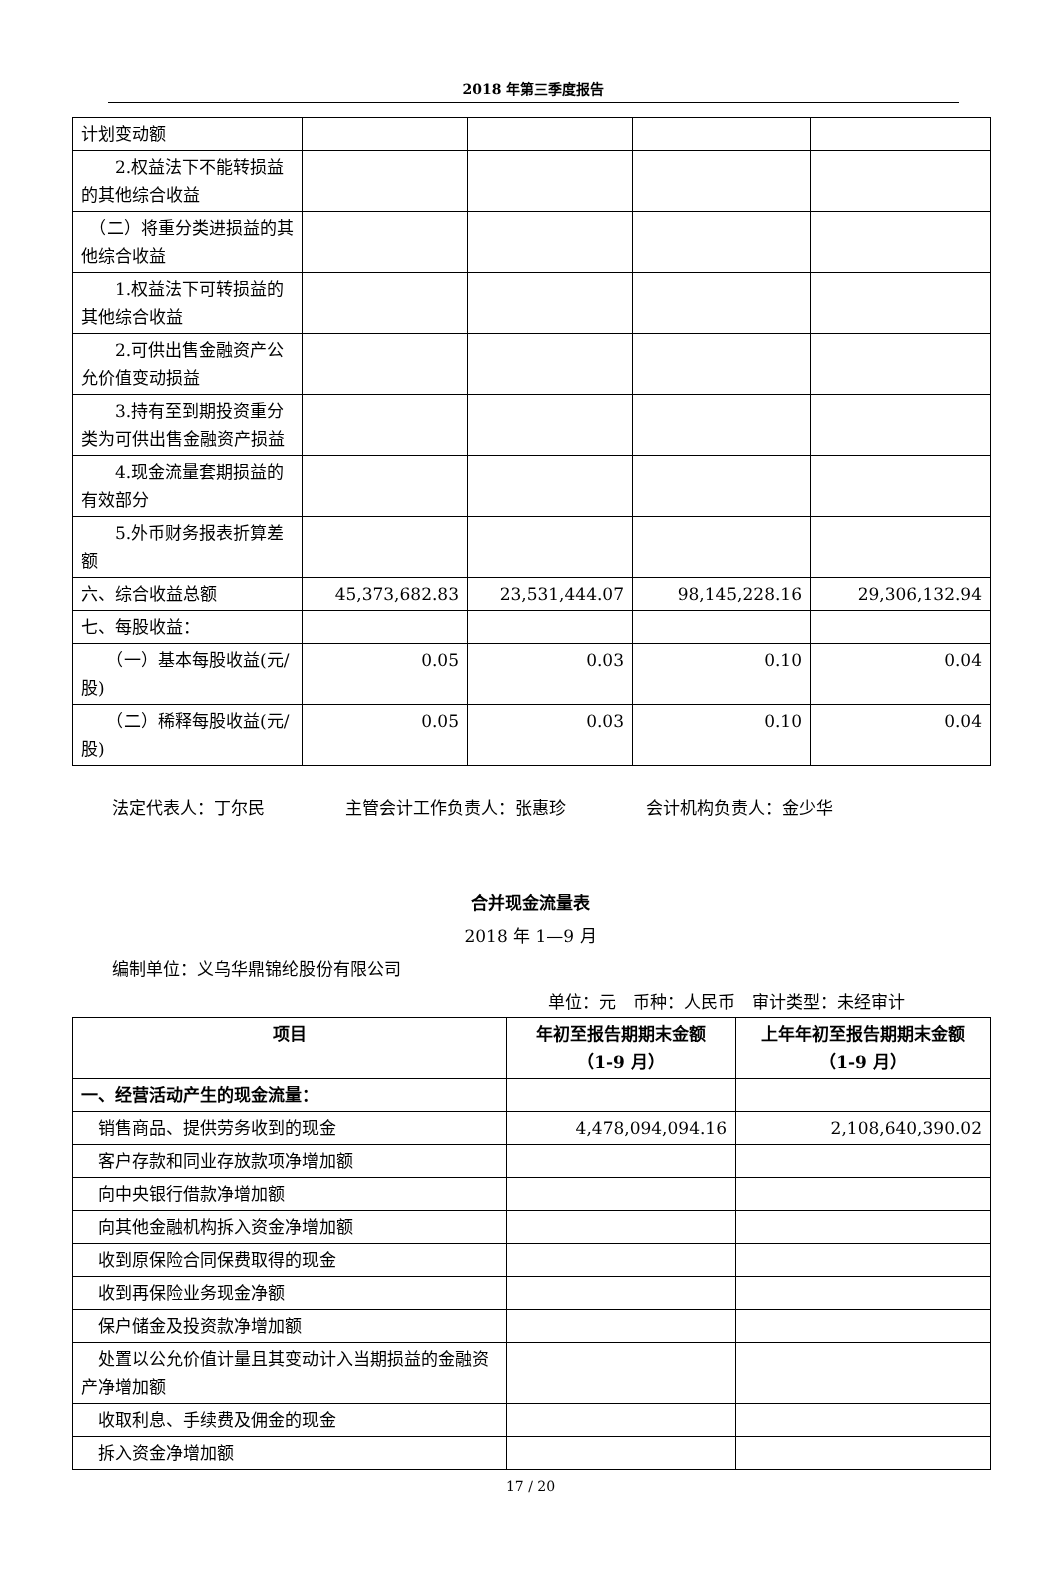2018 年第三季度报告
| 计划变动额 | | | | |
| 2.权益法下不能转损益的其他综合收益 | | | | |
| （二）将重分类进损益的其他综合收益 | | | | |
| 1.权益法下可转损益的其他综合收益 | | | | |
| 2.可供出售金融资产公允价值变动损益 | | | | |
| 3.持有至到期投资重分类为可供出售金融资产损益 | | | | |
| 4.现金流量套期损益的有效部分 | | | | |
| 5.外币财务报表折算差额 | | | | |
| 六、综合收益总额 | 45,373,682.83 | 23,531,444.07 | 98,145,228.16 | 29,306,132.94 |
| 七、每股收益： | | | | |
| （一）基本每股收益(元/股) | 0.05 | 0.03 | 0.10 | 0.04 |
| （二）稀释每股收益(元/股) | 0.05 | 0.03 | 0.10 | 0.04 |
法定代表人：丁尔民 主管会计工作负责人：张惠珍 会计机构负责人：金少华
合并现金流量表
2018 年 1—9 月
编制单位：义乌华鼎锦纶股份有限公司
单位：元　币种：人民币　审计类型：未经审计
| 项目 | 年初至报告期期末金额 （1-9 月） | 上年年初至报告期期末金额 （1-9 月） |
| --- | --- | --- |
| 一、经营活动产生的现金流量： | | |
| 销售商品、提供劳务收到的现金 | 4,478,094,094.16 | 2,108,640,390.02 |
| 客户存款和同业存放款项净增加额 | | |
| 向中央银行借款净增加额 | | |
| 向其他金融机构拆入资金净增加额 | | |
| 收到原保险合同保费取得的现金 | | |
| 收到再保险业务现金净额 | | |
| 保户储金及投资款净增加额 | | |
| 处置以公允价值计量且其变动计入当期损益的金融资产净增加额 | | |
| 收取利息、手续费及佣金的现金 | | |
| 拆入资金净增加额 | | |
17 / 20